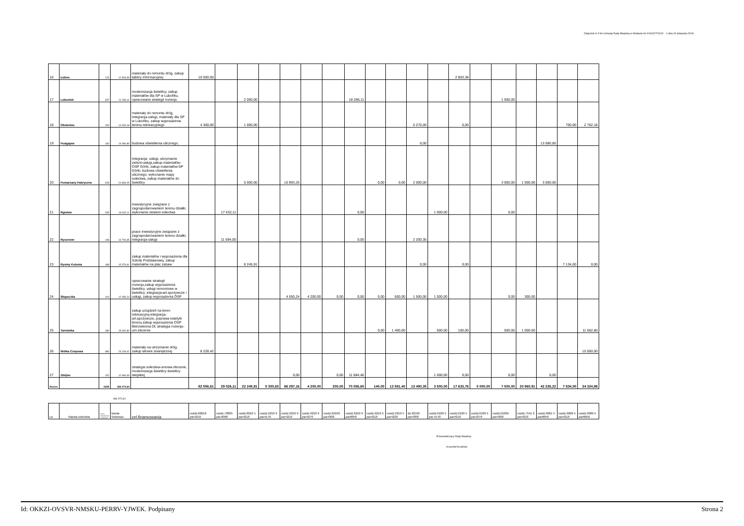Załącznik nr 5 do Uchwały Rady Miejskiej w Kłodawie Nr XXXI/227/2020 z dnia 26 listopada 2020r.
| 16 | Łubno | 123 | 12 803,38 | materiały do remontu dróg, zakup tablicy informacyjnej | 10 000,00 | | | | | | | | | | | | 2 803,38 | | | | | | |
| 17 | Luboniek | 337 | 21 286,11 | modernizacja świetlicy, zakup materiałów dla SP w Luboňku, opracowane strategii rozwoju | | | 2 000,00 | | | | | 18 286,11 | | | | | | | 1 000,00 | | | | |
| 18 | Okoleniec | 154 | 14 032,18 | materiały do remontu dróg, integracja-usługi, materiały dla SP w Luboňku, zakup wyposażenia terenu rekreacyjnego | 4 300,00 | | 1 000,00 | | | | | | | | 5 270,00 | | 0,00 | | | | | 700,00 | 2 762,18 |
| 19 | Podgajew | 130 | 13 080,85 | budowa oświetlenia ulicznego, | | | | | | | | | | | 0,00 | | | | | | 13 080,85 | | |
| 20 | Pomarzany Fabryczne | 428 | 24 893,25 | integracja- usługi, utrzymanie zieleni-usługi,zakup materiałów-OSP Górki, zakup materiałów-SP Górki, budowa oświetlenia ulicznego, wykonanie mapy sołectwa, zakup materiałów do świetlicy | | | 5 000,00 | | 10 893,25 | | | | 0,00 | 0,00 | 2 000,00 | | | | 3 000,00 | 1 000,00 | 3 000,00 | | |
| 21 | Rgielew | 265 | 18 432,11 | inwestycyjne związane z zagospodarowaniem terenu działki, wykonanie straterii sołectwa | | 17 432,11 | | | | | | 0,00 | | | | 1 000,00 | | | 0,00 | | | | |
| 22 | Rycerzew | 148 | 13 794,35 | prace inwestycyjne związane z zagospodarowaniem terenu działki, integracja-usługi | | 11 594,00 | | | | | | 0,00 | | | 2 200,35 | | | | | | | | |
| 23 | Rysiny Kolonia | 188 | 15 379,91 | zakup materiałów i wyposażenia dla Szkoły Podstawowej, zakup materiałów na plac zabaw | | | 8 245,91 | | | | | | | | 0,00 | | 0,00 | | | | | 7 134,00 | 0,00 |
| 24 | Słupeczka | 104 | 12 050,24 | opracowanie strategii rozwoju,zakup wyposażenia świetlicy, usługi remontowe w świetlicy, integracja-art.spożywcze i usługi, zakup wyposażenia OSP | | | | | 4 550,24 | 4 200,00 | 0,00 | 0,00 | 0,00 | 500,00 | 1 500,00 | 1 000,00 | | | 0,00 | 300,00 | | | |
| 25 | Tarnówka | 180 | 15 062,80 | zakup urządzeń na teren rekreacyjny,integracja-art.spożywcze, poprawa estetyki terenu,zakup wyposażenia OSP Bierzwienna Dł, strategia rozwoju-um.zlecenie | | | | | | | | | 0,00 | 1 400,00 | | 500,00 | 100,00 | | 500,00 | 1 000,00 | | | 11 562,80 |
| 26 | Wólka Czepowa | 386 | 23 228,42 | materiały na utrzymanie dróg, zakup siłowni zewnętrznej | 8 228,42 | | | | | | | | | | | | | | | | | | 15 000,00 |
| 27 | Zbójno | 120 | 12 684,46 | strategia sołectwa-umowa-zlecenie, modernizacja świetlicy świetlicy wiejskiej | | | | | 0,00 | | 0,00 | 11 684,46 | | | | 1 000,00 | 0,00 | | 0,00 | | 0,00 | | |
| Razem | | 6358 | 466 074,64 | | 82 556,61 | 29 026,11 | 22 245,91 | 5 300,63 | 86 297,16 | 4 200,00 | 200,00 | 70 056,60 | 140,00 | 13 581,40 | 13 490,35 | 3 500,00 | 17 633,76 | 5 000,00 | 7 500,00 | 20 960,91 | 42 226,22 | 7 834,00 | 34 324,98 |
466 074,64
| Lp | Nazwa sołectwa | Liczba mieszkańców w sołectwie | kwota funduszu | cel.finansowania | rozdz.60016 par4210 | rozdz.70005 par.6060 | rozdz.8010 1 par4210 | rozdz.9210 9 par4170 | rozdz.9210 9 par4210 | rozdz.9210 9 par4270 | rozdz.92109 par4300 | rozdz.9210 9 par6050 | rozdz.9219 5 par4210 | rozdz.9219 5 par4220 | dz.92195 par4300 | rozdz.0109 5 par.4170 | rozdz.0109 5 par4210 | rozdz.0109 5 par4270 | rozdz.01095 par4300 | rozdz.7541 2 par4210 | rozdz.9001 5 par6050 | rozdz.9009 5 par4210 | rozdz.9009 5 par6050 |
Przewodniczący Rady Miejskiej
Krzysztof Krusiński
Id: OKKZI-OVSVR-NMSKU-PERRV-YJWEK. Podpisany Strona 2